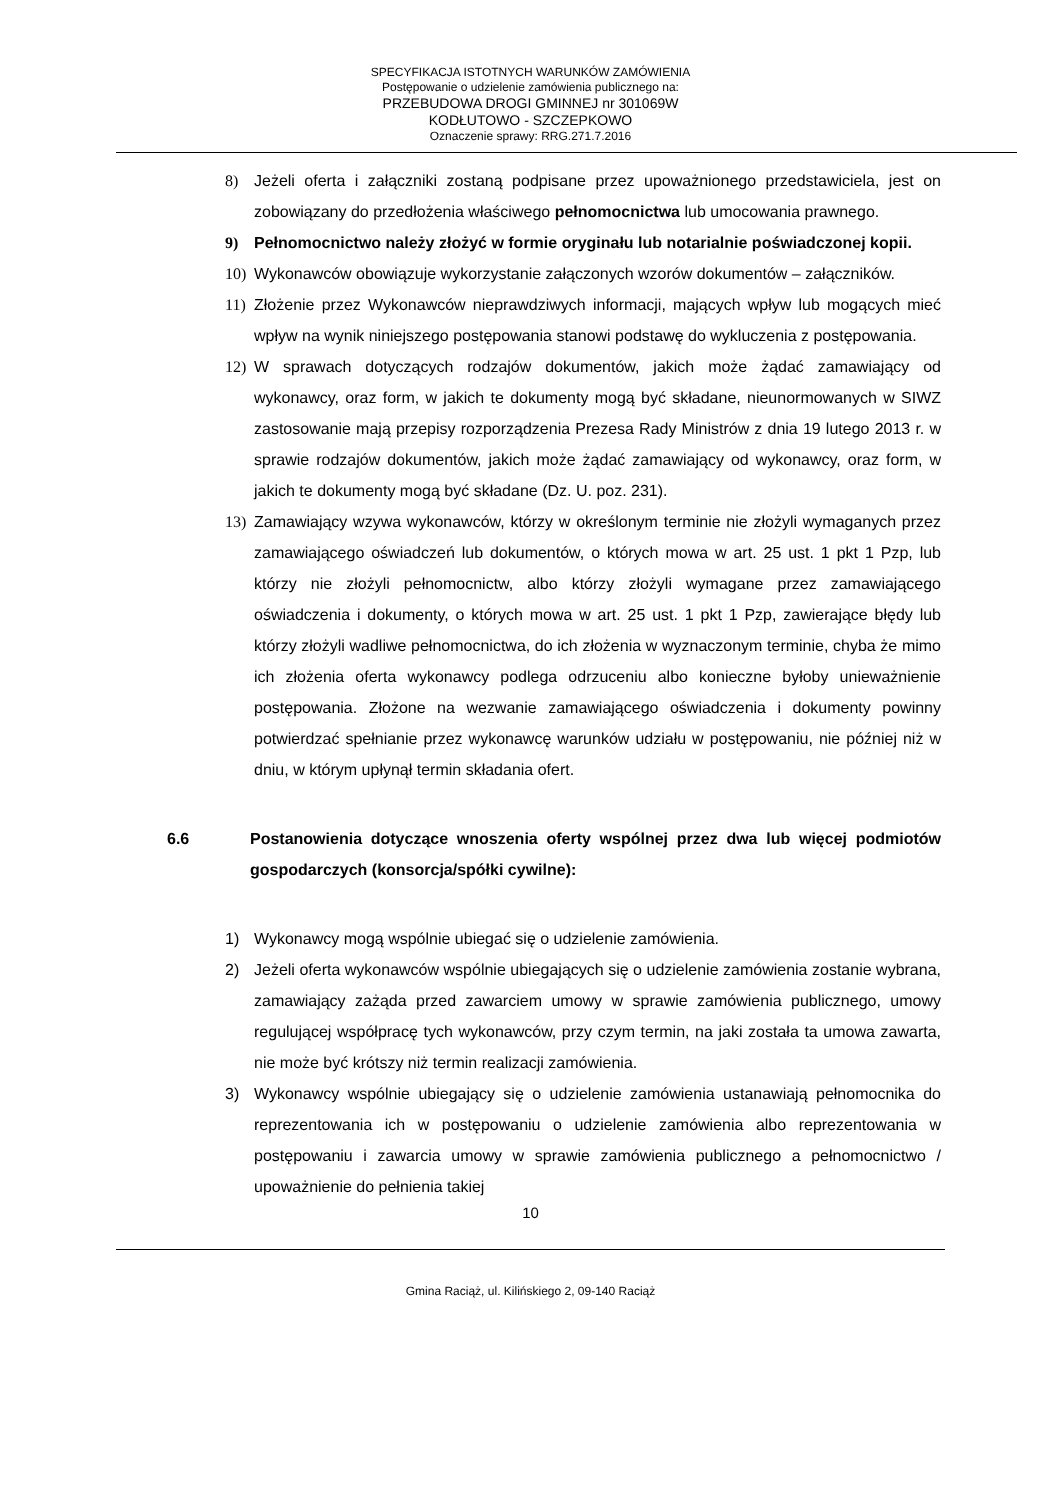SPECYFIKACJA ISTOTNYCH WARUNKÓW ZAMÓWIENIA
Postępowanie o udzielenie zamówienia publicznego na:
PRZEBUDOWA DROGI GMINNEJ nr 301069W
KODŁUTOWO - SZCZEPKOWO
Oznaczenie sprawy: RRG.271.7.2016
8) Jeżeli oferta i załączniki zostaną podpisane przez upoważnionego przedstawiciela, jest on zobowiązany do przedłożenia właściwego pełnomocnictwa lub umocowania prawnego.
9) Pełnomocnictwo należy złożyć w formie oryginału lub notarialnie poświadczonej kopii.
10) Wykonawców obowiązuje wykorzystanie załączonych wzorów dokumentów – załączników.
11) Złożenie przez Wykonawców nieprawdziwych informacji, mających wpływ lub mogących mieć wpływ na wynik niniejszego postępowania stanowi podstawę do wykluczenia z postępowania.
12) W sprawach dotyczących rodzajów dokumentów, jakich może żądać zamawiający od wykonawcy, oraz form, w jakich te dokumenty mogą być składane, nieunormowanych w SIWZ zastosowanie mają przepisy rozporządzenia Prezesa Rady Ministrów z dnia 19 lutego 2013 r. w sprawie rodzajów dokumentów, jakich może żądać zamawiający od wykonawcy, oraz form, w jakich te dokumenty mogą być składane (Dz. U. poz. 231).
13) Zamawiający wzywa wykonawców, którzy w określonym terminie nie złożyli wymaganych przez zamawiającego oświadczeń lub dokumentów, o których mowa w art. 25 ust. 1 pkt 1 Pzp, lub którzy nie złożyli pełnomocnictw, albo którzy złożyli wymagane przez zamawiającego oświadczenia i dokumenty, o których mowa w art. 25 ust. 1 pkt 1 Pzp, zawierające błędy lub którzy złożyli wadliwe pełnomocnictwa, do ich złożenia w wyznaczonym terminie, chyba że mimo ich złożenia oferta wykonawcy podlega odrzuceniu albo konieczne byłoby unieważnienie postępowania. Złożone na wezwanie zamawiającego oświadczenia i dokumenty powinny potwierdzać spełnianie przez wykonawcę warunków udziału w postępowaniu, nie później niż w dniu, w którym upłynął termin składania ofert.
6.6 Postanowienia dotyczące wnoszenia oferty wspólnej przez dwa lub więcej podmiotów gospodarczych (konsorcja/spółki cywilne):
1) Wykonawcy mogą wspólnie ubiegać się o udzielenie zamówienia.
2) Jeżeli oferta wykonawców wspólnie ubiegających się o udzielenie zamówienia zostanie wybrana, zamawiający zażąda przed zawarciem umowy w sprawie zamówienia publicznego, umowy regulującej współpracę tych wykonawców, przy czym termin, na jaki została ta umowa zawarta, nie może być krótszy niż termin realizacji zamówienia.
3) Wykonawcy wspólnie ubiegający się o udzielenie zamówienia ustanawiają pełnomocnika do reprezentowania ich w postępowaniu o udzielenie zamówienia albo reprezentowania w postępowaniu i zawarcia umowy w sprawie zamówienia publicznego a pełnomocnictwo / upoważnienie do pełnienia takiej
10
Gmina Raciąż, ul. Kilińskiego 2, 09-140 Raciąż